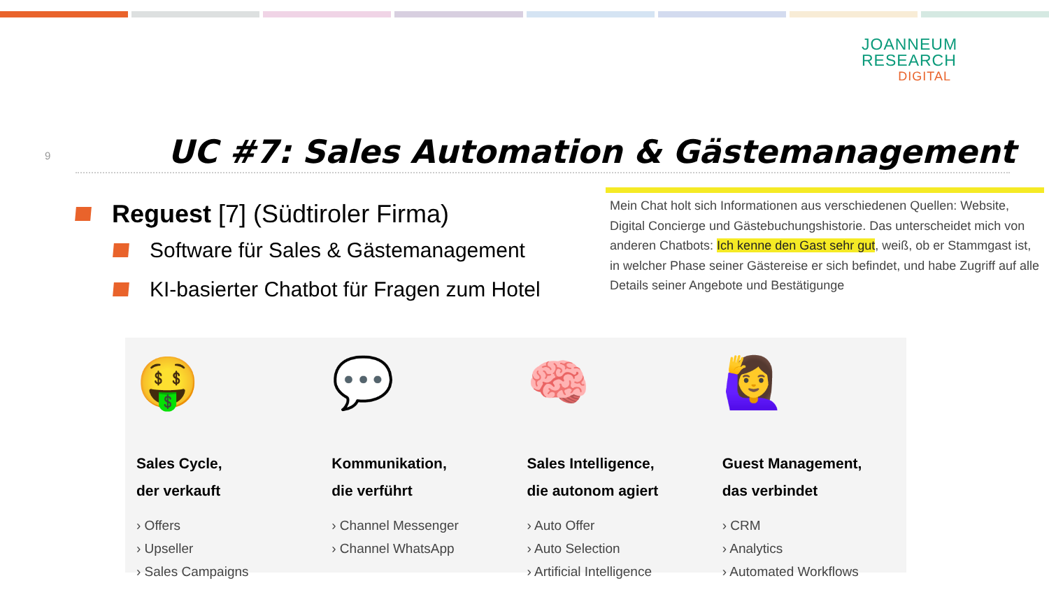JOANNEUM
RESEARCH
DIGITAL
9
UC #7: Sales Automation & Gästemanagement
Reguest [7] (Südtiroler Firma)
Software für Sales & Gästemanagement
KI-basierter Chatbot für Fragen zum Hotel
Mein Chat holt sich Informationen aus verschiedenen Quellen: Website, Digital Concierge und Gästebuchungshistorie. Das unterscheidet mich von anderen Chatbots: Ich kenne den Gast sehr gut, weiß, ob er Stammgast ist, in welcher Phase seiner Gästereise er sich befindet, und habe Zugriff auf alle Details seiner Angebote und Bestätigunge
🤑
Sales Cycle,
der verkauft
› Offers
› Upseller
› Sales Campaigns
💬
Kommunikation,
die verführt
› Channel Messenger
› Channel WhatsApp
🧠
Sales Intelligence,
die autonom agiert
› Auto Offer
› Auto Selection
› Artificial Intelligence
🙋‍♀️
Guest Management,
das verbindet
› CRM
› Analytics
› Automated Workflows